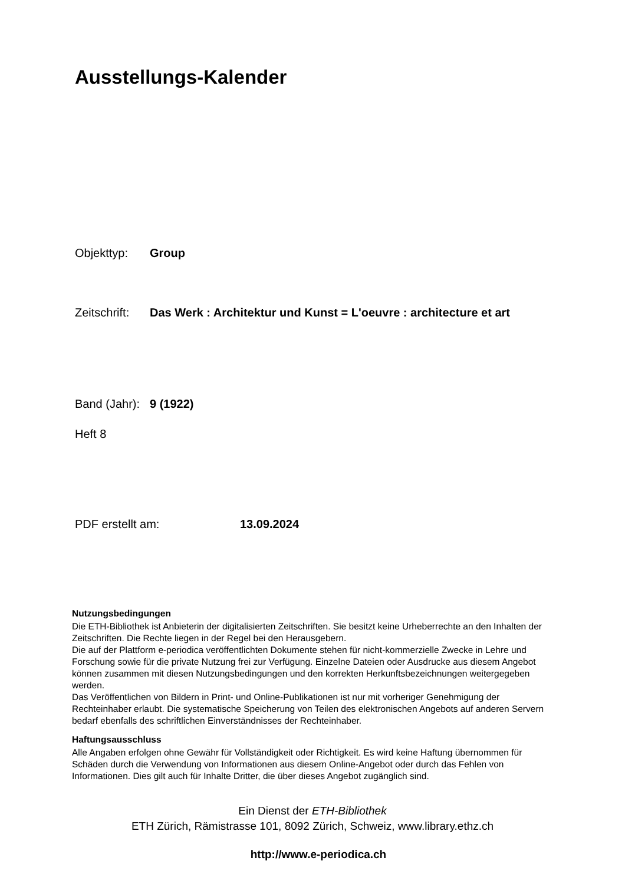Ausstellungs-Kalender
Objekttyp: Group
Zeitschrift: Das Werk : Architektur und Kunst = L'oeuvre : architecture et art
Band (Jahr): 9 (1922)
Heft 8
PDF erstellt am: 13.09.2024
Nutzungsbedingungen
Die ETH-Bibliothek ist Anbieterin der digitalisierten Zeitschriften. Sie besitzt keine Urheberrechte an den Inhalten der Zeitschriften. Die Rechte liegen in der Regel bei den Herausgebern.
Die auf der Plattform e-periodica veröffentlichten Dokumente stehen für nicht-kommerzielle Zwecke in Lehre und Forschung sowie für die private Nutzung frei zur Verfügung. Einzelne Dateien oder Ausdrucke aus diesem Angebot können zusammen mit diesen Nutzungsbedingungen und den korrekten Herkunftsbezeichnungen weitergegeben werden.
Das Veröffentlichen von Bildern in Print- und Online-Publikationen ist nur mit vorheriger Genehmigung der Rechteinhaber erlaubt. Die systematische Speicherung von Teilen des elektronischen Angebots auf anderen Servern bedarf ebenfalls des schriftlichen Einverständnisses der Rechteinhaber.
Haftungsausschluss
Alle Angaben erfolgen ohne Gewähr für Vollständigkeit oder Richtigkeit. Es wird keine Haftung übernommen für Schäden durch die Verwendung von Informationen aus diesem Online-Angebot oder durch das Fehlen von Informationen. Dies gilt auch für Inhalte Dritter, die über dieses Angebot zugänglich sind.
Ein Dienst der ETH-Bibliothek
ETH Zürich, Rämistrasse 101, 8092 Zürich, Schweiz, www.library.ethz.ch
http://www.e-periodica.ch